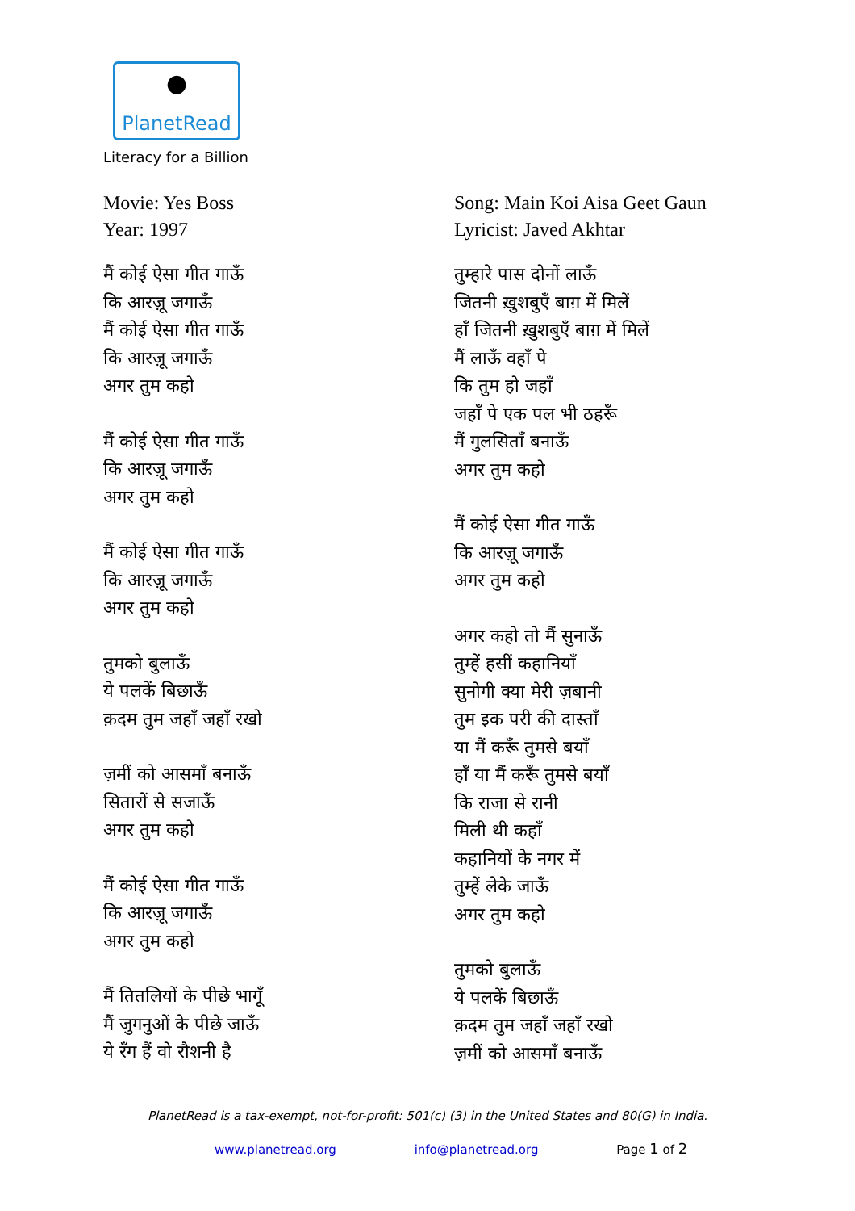●
PlanetRead
Literacy for a Billion
Movie: Yes Boss
Year: 1997
मैं कोई ऐसा गीत गाऊँ
कि आरज़ू जगाऊँ
मैं कोई ऐसा गीत गाऊँ
कि आरज़ू जगाऊँ
अगर तुम कहो
मैं कोई ऐसा गीत गाऊँ
कि आरज़ू जगाऊँ
अगर तुम कहो
मैं कोई ऐसा गीत गाऊँ
कि आरज़ू जगाऊँ
अगर तुम कहो
तुमको बुलाऊँ
ये पलकें बिछाऊँ
क़दम तुम जहाँ जहाँ रखो
ज़मीं को आसमाँ बनाऊँ
सितारों से सजाऊँ
अगर तुम कहो
मैं कोई ऐसा गीत गाऊँ
कि आरज़ू जगाऊँ
अगर तुम कहो
मैं तितलियों के पीछे भागूँ
मैं जुगनुओं के पीछे जाऊँ
ये रँग हैं वो रौशनी है
Song: Main Koi Aisa Geet Gaun
Lyricist: Javed Akhtar
तुम्हारे पास दोनों लाऊँ
जितनी ख़ुशबुएँ बाग़ में मिलें
हाँ जितनी ख़ुशबुएँ बाग़ में मिलें
मैं लाऊँ वहाँ पे
कि तुम हो जहाँ
जहाँ पे एक पल भी ठहरूँ
मैं गुलसिताँ बनाऊँ
अगर तुम कहो
मैं कोई ऐसा गीत गाऊँ
कि आरज़ू जगाऊँ
अगर तुम कहो
अगर कहो तो मैं सुनाऊँ
तुम्हें हसीं कहानियाँ
सुनोगी क्या मेरी ज़बानी
तुम इक परी की दास्ताँ
या मैं करूँ तुमसे बयाँ
हाँ या मैं करूँ तुमसे बयाँ
कि राजा से रानी
मिली थी कहाँ
कहानियों के नगर में
तुम्हें लेके जाऊँ
अगर तुम कहो
तुमको बुलाऊँ
ये पलकें बिछाऊँ
क़दम तुम जहाँ जहाँ रखो
ज़मीं को आसमाँ बनाऊँ
PlanetRead is a tax-exempt, not-for-profit: 501(c) (3) in the United States and 80(G) in India.
www.planetread.org info@planetread.org Page 1 of 2